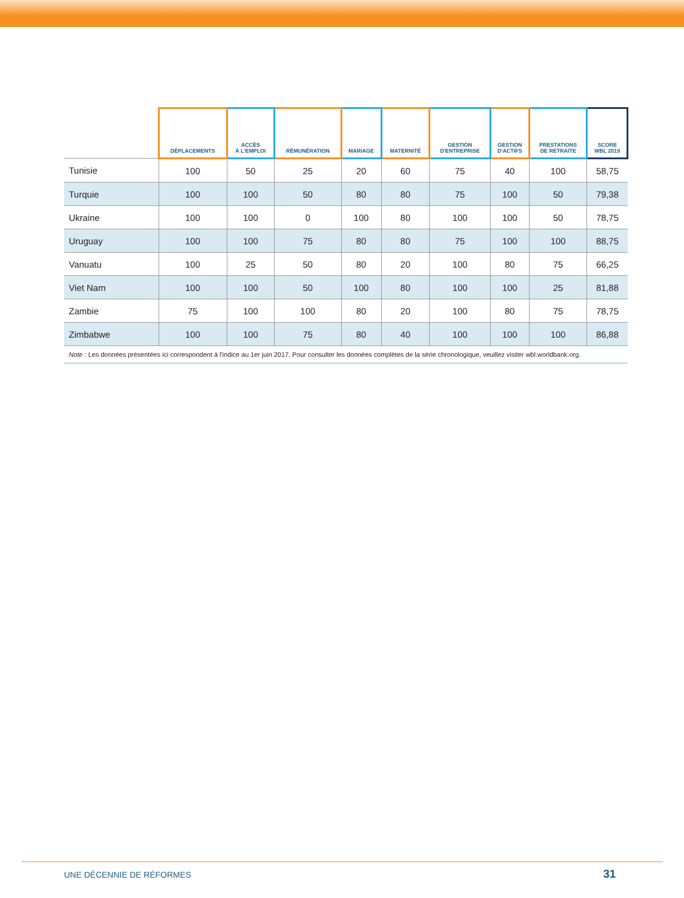| | DÉPLACEMENTS | ACCÈS À L'EMPLOI | RÉMUNÉRATION | MARIAGE | MATERNITÉ | GESTION D'ENTREPRISE | GESTION D'ACTIFS | PRESTATIONS DE RETRAITE | SCORE WBL 2019 |
| --- | --- | --- | --- | --- | --- | --- | --- | --- | --- |
| Tunisie | 100 | 50 | 25 | 20 | 60 | 75 | 40 | 100 | 58,75 |
| Turquie | 100 | 100 | 50 | 80 | 80 | 75 | 100 | 50 | 79,38 |
| Ukraine | 100 | 100 | 0 | 100 | 80 | 100 | 100 | 50 | 78,75 |
| Uruguay | 100 | 100 | 75 | 80 | 80 | 75 | 100 | 100 | 88,75 |
| Vanuatu | 100 | 25 | 50 | 80 | 20 | 100 | 80 | 75 | 66,25 |
| Viet Nam | 100 | 100 | 50 | 100 | 80 | 100 | 100 | 25 | 81,88 |
| Zambie | 75 | 100 | 100 | 80 | 20 | 100 | 80 | 75 | 78,75 |
| Zimbabwe | 100 | 100 | 75 | 80 | 40 | 100 | 100 | 100 | 86,88 |
| Note : Les données présentées ici correspondent à l'indice au 1er juin 2017. Pour consulter les données complètes de la série chronologique, veuillez visiter wbl.worldbank.org. | | | | | | | | | |
UNE DÉCENNIE DE RÉFORMES 31